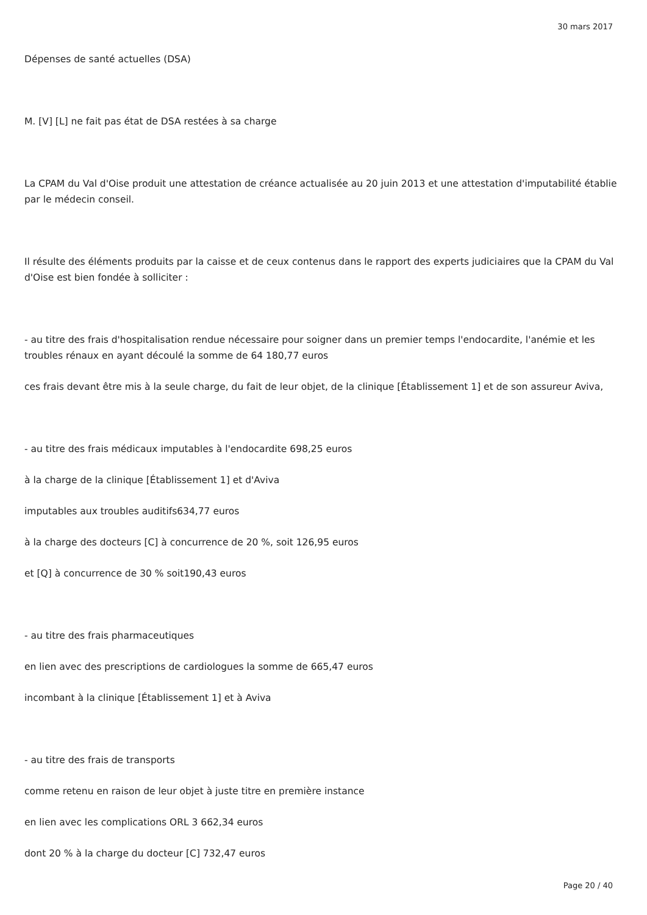30 mars 2017
Dépenses de santé actuelles (DSA)
M. [V] [L] ne fait pas état de DSA restées à sa charge
La CPAM du Val d'Oise produit une attestation de créance actualisée au 20 juin 2013 et une attestation d'imputabilité établie par le médecin conseil.
Il résulte des éléments produits par la caisse et de ceux contenus dans le rapport des experts judiciaires que la CPAM du Val d'Oise est bien fondée à solliciter :
- au titre des frais d'hospitalisation rendue nécessaire pour soigner dans un premier temps l'endocardite, l'anémie et les troubles rénaux en ayant découlé la somme de 64 180,77 euros
ces frais devant être mis à la seule charge, du fait de leur objet, de la clinique [Établissement 1] et de son assureur Aviva,
- au titre des frais médicaux imputables à l'endocardite 698,25 euros
à la charge de la clinique [Établissement 1] et d'Aviva
imputables aux troubles auditifs634,77 euros
à la charge des docteurs [C] à concurrence de 20 %, soit 126,95 euros
et [Q] à concurrence de 30 % soit190,43 euros
- au titre des frais pharmaceutiques
en lien avec des prescriptions de cardiologues la somme de 665,47 euros
incombant à la clinique [Établissement 1] et à Aviva
- au titre des frais de transports
comme retenu en raison de leur objet à juste titre en première instance
en lien avec les complications ORL 3 662,34 euros
dont 20 % à la charge du docteur [C] 732,47 euros
Page 20 / 40